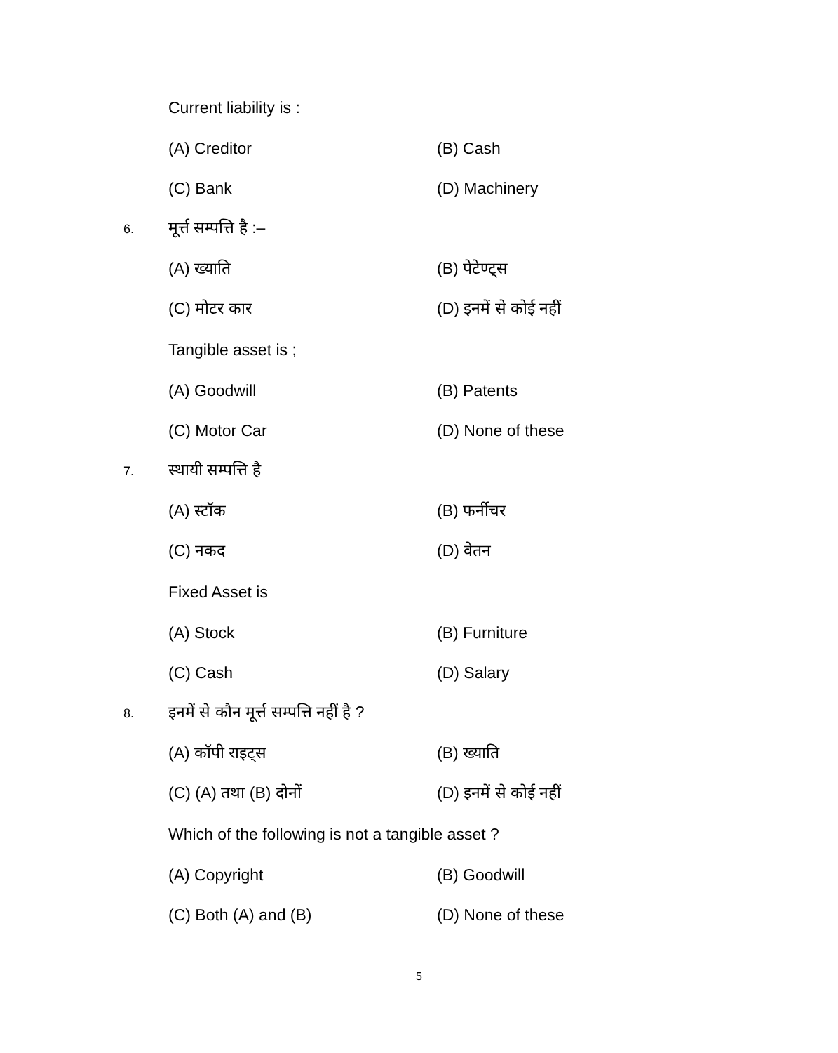Current liability is :
(A) Creditor (B) Cash
(C) Bank (D) Machinery
6.
मूर्त्त सम्पत्ति है :–
(A) ख्याति (B) पेटेण्ट्स
(C) मोटर कार (D) इनमें से कोई नहीं
Tangible asset is ;
(A) Goodwill (B) Patents
(C) Motor Car (D) None of these
7.
स्थायी सम्पत्ति है
(A) स्टॉक (B) फर्नीचर
(C) नकद (D) वेतन
Fixed Asset is
(A) Stock (B) Furniture
(C) Cash (D) Salary
8.
इनमें से कौन मूर्त्त सम्पत्ति नहीं है ?
(A) कॉपी राइट्स (B) ख्याति
(C) (A) तथा (B) दोनों (D) इनमें से कोई नहीं
Which of the following is not a tangible asset ?
(A) Copyright (B) Goodwill
(C) Both (A) and (B) (D) None of these
5